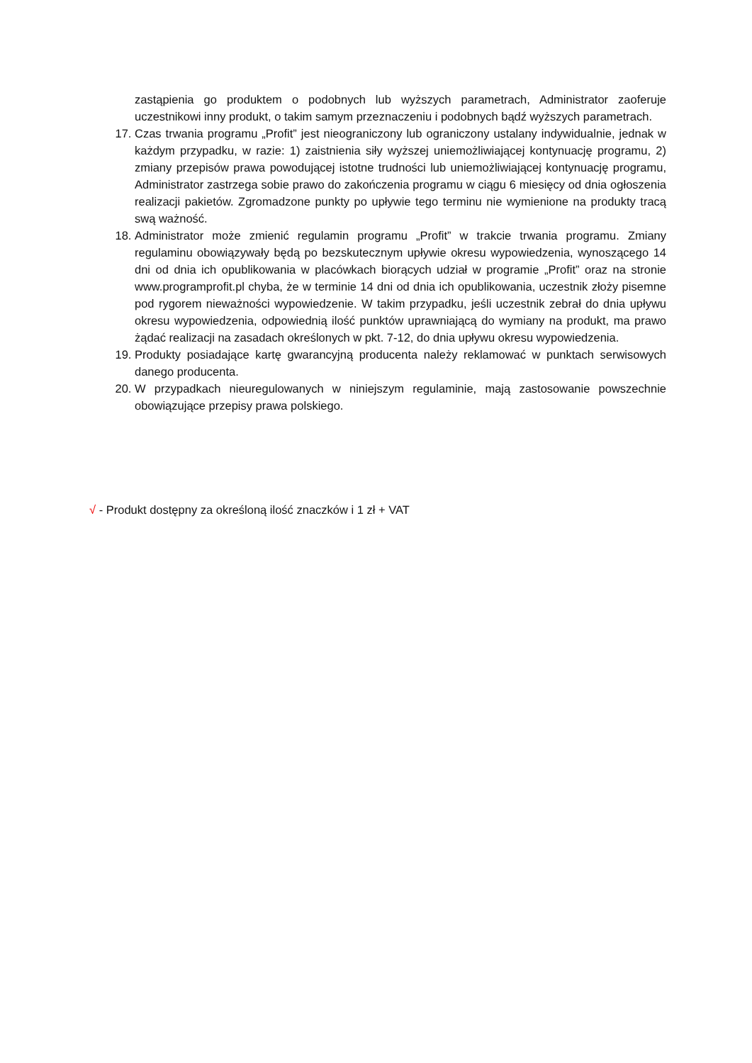zastąpienia go produktem o podobnych lub wyższych parametrach, Administrator zaoferuje uczestnikowi inny produkt, o takim samym przeznaczeniu i podobnych bądź wyższych parametrach.
17. Czas trwania programu „Profit” jest nieograniczony lub ograniczony ustalany indywidualnie, jednak w każdym przypadku, w razie: 1) zaistnienia siły wyższej uniemożliwiającej kontynuację programu, 2) zmiany przepisów prawa powodującej istotne trudności lub uniemożliwiającej kontynuację programu, Administrator zastrzega sobie prawo do zakończenia programu w ciągu 6 miesięcy od dnia ogłoszenia realizacji pakietów. Zgromadzone punkty po upływie tego terminu nie wymienione na produkty tracą swą ważność.
18. Administrator może zmienić regulamin programu „Profit” w trakcie trwania programu. Zmiany regulaminu obowiązywały będą po bezskutecznym upływie okresu wypowiedzenia, wynoszącego 14 dni od dnia ich opublikowania w placówkach biorących udział w programie „Profit” oraz na stronie www.programprofit.pl chyba, że w terminie 14 dni od dnia ich opublikowania, uczestnik złoży pisemne pod rygorem nieważności wypowiedzenie. W takim przypadku, jeśli uczestnik zebrał do dnia upływu okresu wypowiedzenia, odpowiednią ilość punktów uprawniającą do wymiany na produkt, ma prawo żądać realizacji na zasadach określonych w pkt. 7-12, do dnia upływu okresu wypowiedzenia.
19. Produkty posiadające kartę gwarancyjną producenta należy reklamować w punktach serwisowych danego producenta.
20. W przypadkach nieuregulowanych w niniejszym regulaminie, mają zastosowanie powszechnie obowiązujące przepisy prawa polskiego.
√ - Produkt dostępny za określoną ilość znaczków i 1 zł + VAT